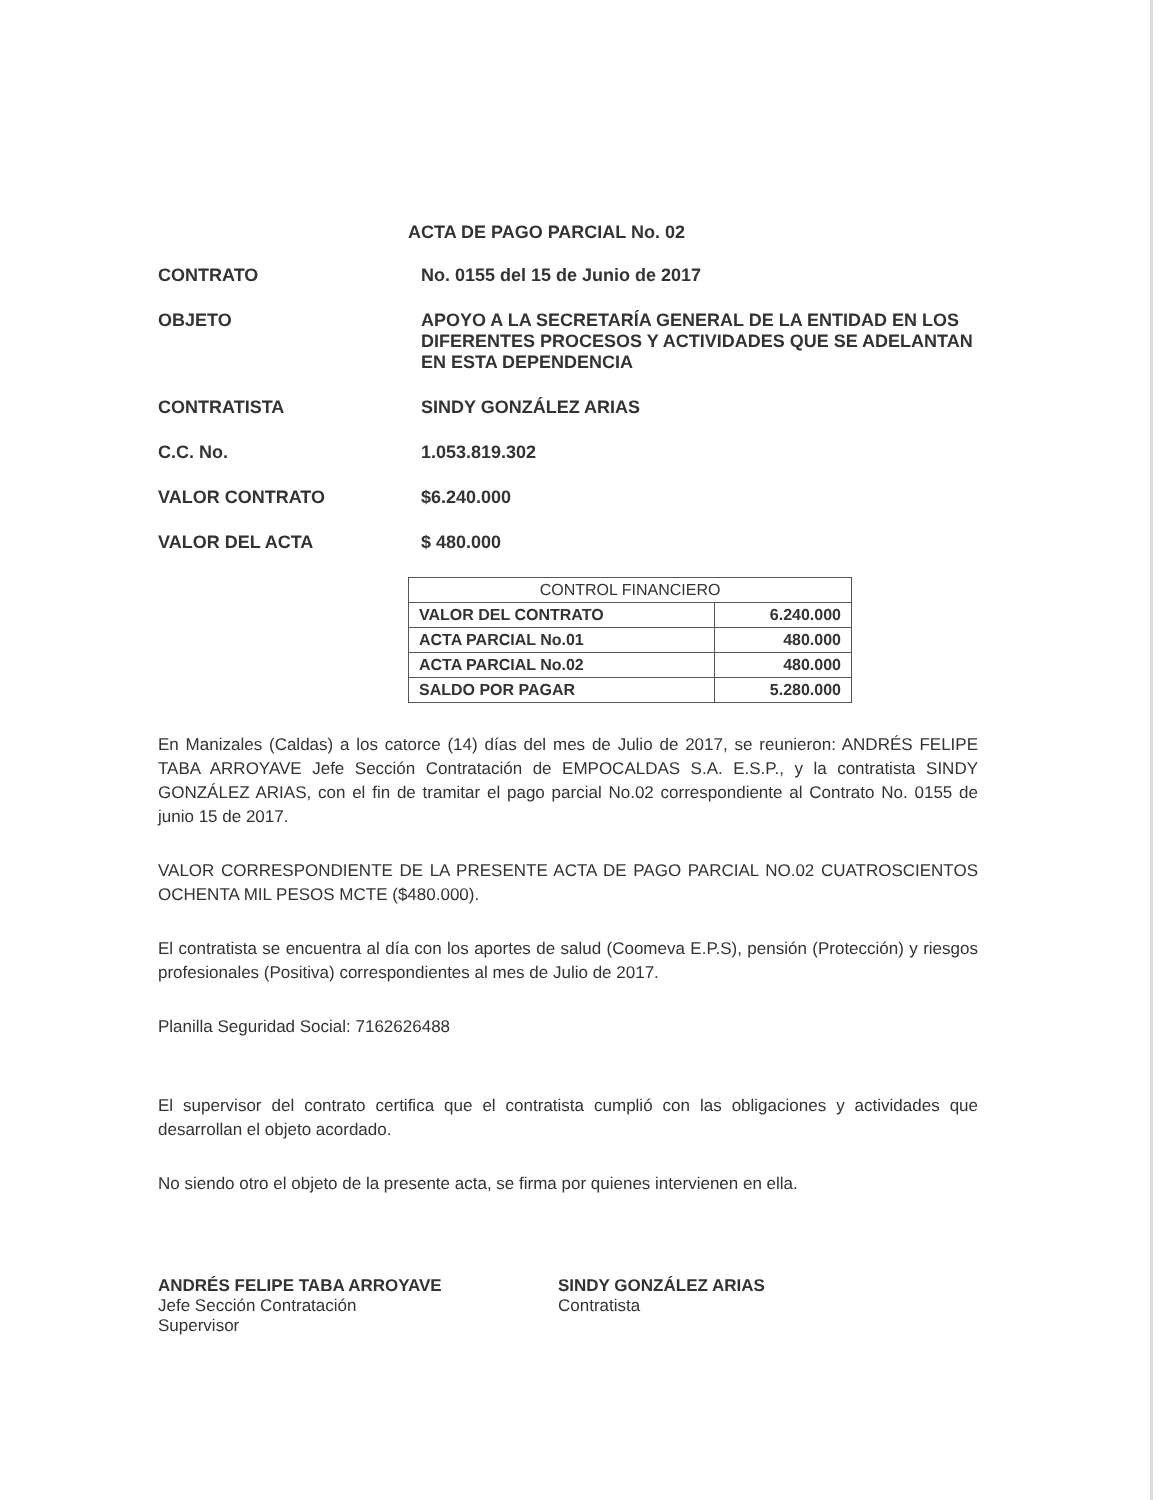ACTA DE PAGO PARCIAL No. 02
CONTRATO No. 0155 del 15 de Junio de 2017
OBJETO APOYO A LA SECRETARÍA GENERAL DE LA ENTIDAD EN LOS DIFERENTES PROCESOS Y ACTIVIDADES QUE SE ADELANTAN EN ESTA DEPENDENCIA
CONTRATISTA SINDY GONZÁLEZ ARIAS
C.C. No. 1.053.819.302
VALOR CONTRATO $6.240.000
VALOR DEL ACTA $ 480.000
| CONTROL FINANCIERO | |
| --- | --- |
| VALOR DEL CONTRATO | 6.240.000 |
| ACTA PARCIAL No.01 | 480.000 |
| ACTA PARCIAL No.02 | 480.000 |
| SALDO POR PAGAR | 5.280.000 |
En Manizales (Caldas) a los catorce (14) días del mes de Julio de 2017, se reunieron: ANDRÉS FELIPE TABA ARROYAVE Jefe Sección Contratación de EMPOCALDAS S.A. E.S.P., y la contratista SINDY GONZÁLEZ ARIAS, con el fin de tramitar el pago parcial No.02 correspondiente al Contrato No. 0155 de junio 15 de 2017.
VALOR CORRESPONDIENTE DE LA PRESENTE ACTA DE PAGO PARCIAL NO.02 CUATROSCIENTOS OCHENTA MIL PESOS MCTE ($480.000).
El contratista se encuentra al día con los aportes de salud (Coomeva E.P.S), pensión (Protección) y riesgos profesionales (Positiva) correspondientes al mes de Julio de 2017.
Planilla Seguridad Social: 7162626488
El supervisor del contrato certifica que el contratista cumplió con las obligaciones y actividades que desarrollan el objeto acordado.
No siendo otro el objeto de la presente acta, se firma por quienes intervienen en ella.
ANDRÉS FELIPE TABA ARROYAVE
Jefe Sección Contratación
Supervisor
SINDY GONZÁLEZ ARIAS
Contratista